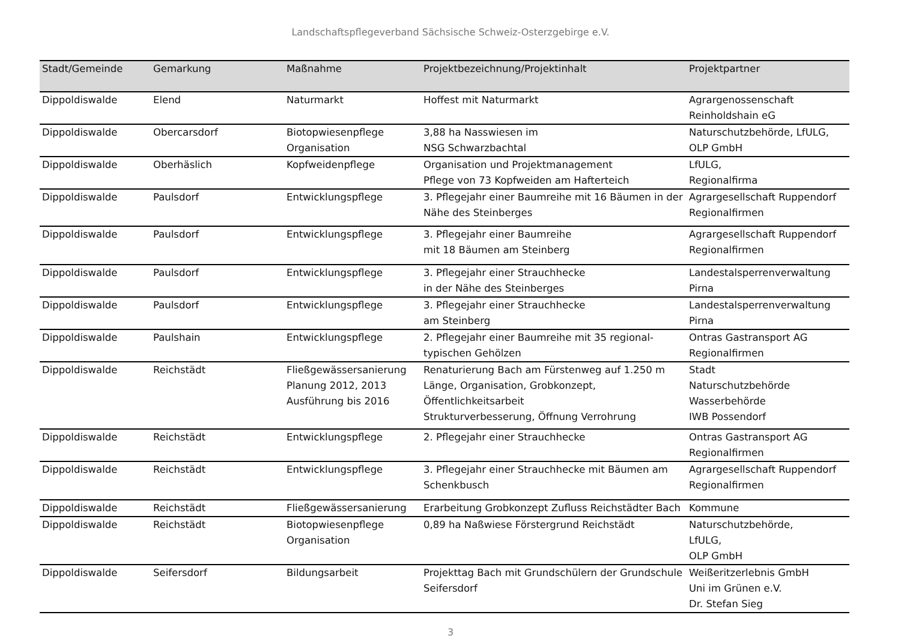Landschaftspflegeverband Sächsische Schweiz-Osterzgebirge e.V.
| Stadt/Gemeinde | Gemarkung | Maßnahme | Projektbezeichnung/Projektinhalt | Projektpartner |
| --- | --- | --- | --- | --- |
| Dippoldiswalde | Elend | Naturmarkt | Hoffest mit Naturmarkt | Agrargenossenschaft Reinholdshain eG |
| Dippoldiswalde | Obercarsdorf | Biotopwiesenpflege Organisation | 3,88 ha Nasswiesen im NSG Schwarzbachtal | Naturschutzbehörde, LfULG, OLP GmbH |
| Dippoldiswalde | Oberhäslich | Kopfweidenpflege | Organisation und Projektmanagement Pflege von 73 Kopfweiden am Hafterteich | LfULG, Regionalfirma |
| Dippoldiswalde | Paulsdorf | Entwicklungspflege | 3. Pflegejahr einer Baumreihe mit 16 Bäumen in der Nähe des Steinberges | Agrargesellschaft Ruppendorf Regionalfirmen |
| Dippoldiswalde | Paulsdorf | Entwicklungspflege | 3. Pflegejahr einer Baumreihe mit 18 Bäumen am Steinberg | Agrargesellschaft Ruppendorf Regionalfirmen |
| Dippoldiswalde | Paulsdorf | Entwicklungspflege | 3. Pflegejahr einer Strauchhecke in der Nähe des Steinberges | Landestalsperrenverwaltung Pirna |
| Dippoldiswalde | Paulsdorf | Entwicklungspflege | 3. Pflegejahr einer Strauchhecke am Steinberg | Landestalsperrenverwaltung Pirna |
| Dippoldiswalde | Paulshain | Entwicklungspflege | 2. Pflegejahr einer Baumreihe mit 35 regional-typischen Gehölzen | Ontras Gastransport AG Regionalfirmen |
| Dippoldiswalde | Reichstädt | Fließgewässersanierung Planung 2012, 2013 Ausführung bis 2016 | Renaturierung Bach am Fürstenweg auf 1.250 m Länge, Organisation, Grobkonzept, Öffentlichkeitsarbeit Strukturverbesserung, Öffnung Verrohrung | Stadt Naturschutzbehörde Wasserbehörde IWB Possendorf |
| Dippoldiswalde | Reichstädt | Entwicklungspflege | 2. Pflegejahr einer Strauchhecke | Ontras Gastransport AG Regionalfirmen |
| Dippoldiswalde | Reichstädt | Entwicklungspflege | 3. Pflegejahr einer Strauchhecke mit Bäumen am Schenkbusch | Agrargesellschaft Ruppendorf Regionalfirmen |
| Dippoldiswalde | Reichstädt | Fließgewässersanierung | Erarbeitung Grobkonzept Zufluss Reichstädter Bach | Kommune |
| Dippoldiswalde | Reichstädt | Biotopwiesenpflege Organisation | 0,89 ha Naßwiese Förstergrund Reichstädt | Naturschutzbehörde, LfULG, OLP GmbH |
| Dippoldiswalde | Seifersdorf | Bildungsarbeit | Projekttag Bach mit Grundschülern der Grundschule Seifersdorf | Weißeritzerlebnis GmbH Uni im Grünen e.V. Dr. Stefan Sieg |
3